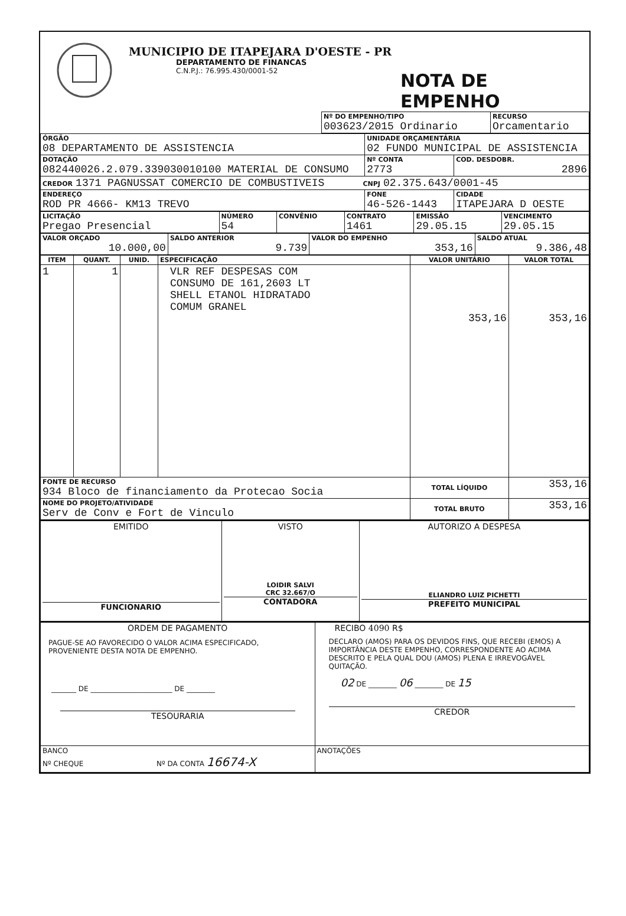MUNICIPIO DE ITAPEJARA D'OESTE - PR
DEPARTAMENTO DE FINANCAS
C.N.P.J.: 76.995.430/0001-52
NOTA DE EMPENHO
| | Nº DO EMPENHO/TIPO 003623/2015 Ordinario | RECURSO Orcamentario |
| ÓRGÃO 08 DEPARTAMENTO DE ASSISTENCIA | UNIDADE ORÇAMENTÁRIA 02 FUNDO MUNICIPAL DE ASSISTENCIA | |
| DOTAÇÃO 082440026.2.079.339030010100 MATERIAL DE CONSUMO | Nº CONTA 2773 | COD. DESDOBR. 2896 |
| CREDOR 1371 PAGNUSSAT COMERCIO DE COMBUSTIVEIS CNPJ 02.375.643/0001-45 | | |
| ENDEREÇO ROD PR 4666- KM13 TREVO | FONE 46-526-1443 | CIDADE ITAPEJARA D OESTE |
| LICITAÇÃO Pregao Presencial | NÚMERO 54 | CONVÊNIO | CONTRATO 1461 | EMISSÃO 29.05.15 | VENCIMENTO 29.05.15 |
| VALOR ORÇADO 10.000,00 | SALDO ANTERIOR 9.739 | VALOR DO EMPENHO 353,16 | SALDO ATUAL 9.386,48 |
| ITEM | QUANT. | UNID. | ESPECIFICAÇÃO | VALOR UNITÁRIO | VALOR TOTAL |
| --- | --- | --- | --- | --- | --- |
| 1 | 1 | | VLR REF DESPESAS COM CONSUMO DE 161,2603 LT SHELL ETANOL HIDRATADO COMUM GRANEL | 353,16 | 353,16 |
| FONTE DE RECURSO 934 Bloco de financiamento da Protecao Socia | | | | TOTAL LÍQUIDO | 353,16 |
| NOME DO PROJETO/ATIVIDADE Serv de Conv e Fort de Vinculo | | | | TOTAL BRUTO | 353,16 |
| EMITIDO FUNCIONARIO | VISTO LOIDIR SALVI CRC 32.667/O CONTADORA | AUTORIZO A DESPESA ELIANDRO LUIZ PICHETTI PREFEITO MUNICIPAL |
| ORDEM DE PAGAMENTO PAGUE-SE AO FAVORECIDO O VALOR ACIMA ESPECIFICADO, PROVENIENTE DESTA NOTA DE EMPENHO. _______ DE _______________________ DE ________ TESOURARIA | RECIBO 4090 R$ DECLARO (AMOS) PARA OS DEVIDOS FINS, QUE RECEBI (EMOS) A IMPORTÂNCIA DESTE EMPENHO, CORRESPONDENTE AO ACIMA DESCRITO E PELA QUAL DOU (AMOS) PLENA E IRREVOGÁVEL QUITAÇÃO. 02 DE ________ 06 ________ DE 15 CREDOR |
| BANCO Nº CHEQUE Nº DA CONTA 16674-X | ANOTAÇÕES |